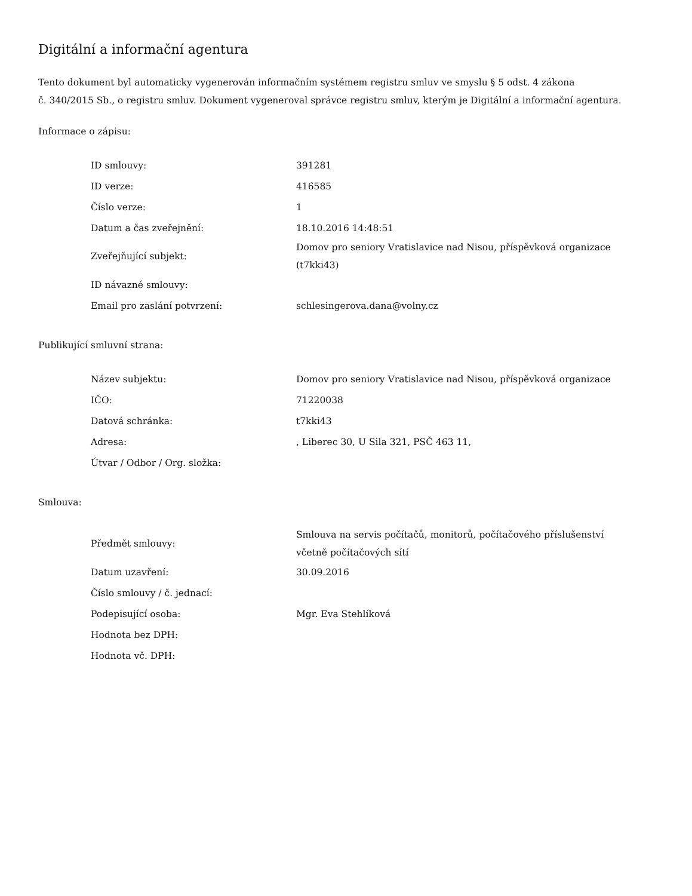Digitální a informační agentura
Tento dokument byl automaticky vygenerován informačním systémem registru smluv ve smyslu § 5 odst. 4 zákona
č. 340/2015 Sb., o registru smluv. Dokument vygeneroval správce registru smluv, kterým je Digitální a informační agentura.
Informace o zápisu:
| ID smlouvy: | 391281 |
| ID verze: | 416585 |
| Číslo verze: | 1 |
| Datum a čas zveřejnění: | 18.10.2016 14:48:51 |
| Zveřejňující subjekt: | Domov pro seniory Vratislavice nad Nisou, příspěvková organizace (t7kki43) |
| ID návazné smlouvy: | |
| Email pro zaslání potvrzení: | schlesingerova.dana@volny.cz |
Publikující smluvní strana:
| Název subjektu: | Domov pro seniory Vratislavice nad Nisou, příspěvková organizace |
| IČO: | 71220038 |
| Datová schránka: | t7kki43 |
| Adresa: | , Liberec 30, U Sila 321, PSČ 463 11, |
| Útvar / Odbor / Org. složka: | |
Smlouva:
| Předmět smlouvy: | Smlouva na servis počítačů, monitorů, počítačového příslušenství včetně počítačových sítí |
| Datum uzavření: | 30.09.2016 |
| Číslo smlouvy / č. jednací: | |
| Podepisující osoba: | Mgr. Eva Stehlíková |
| Hodnota bez DPH: | |
| Hodnota vč. DPH: | |